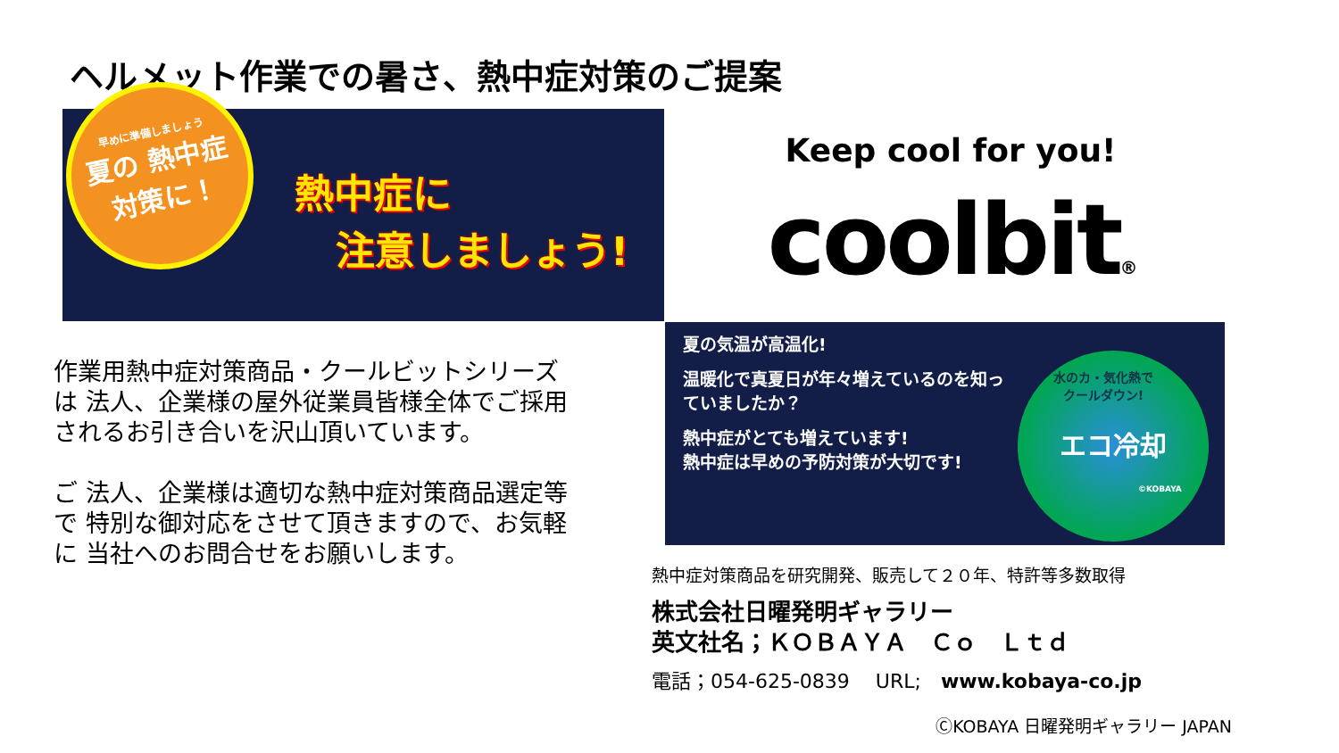ヘルメット作業での暑さ、熱中症対策のご提案
早めに準備しましょう
夏の 熱中症
対策に！
熱中症に
注意しましょう!
Keep cool for you!
coolbit®
夏の気温が高温化!
温暖化で真夏日が年々増えているのを知っていましたか？
熱中症がとても増えています!
熱中症は早めの予防対策が大切です!
水のカ・気化熱で
クールダウン!
エコ冷却
©KOBAYA
作業用熱中症対策商品・クールビットシリーズは 法人、企業様の屋外従業員皆様全体でご採用 されるお引き合いを沢山頂いています。
ご 法人、企業様は適切な熱中症対策商品選定等で 特別な御対応をさせて頂きますので、お気軽に 当社へのお問合せをお願いします。
熱中症対策商品を研究開発、販売して２０年、特許等多数取得
株式会社日曜発明ギャラリー
英文社名；ＫＯＢＡＹＡ　Ｃｏ　Ｌｔｄ
電話；054-625-0839　 URL;　www.kobaya-co.jp
ⒸKOBAYA 日曜発明ギャラリー JAPAN